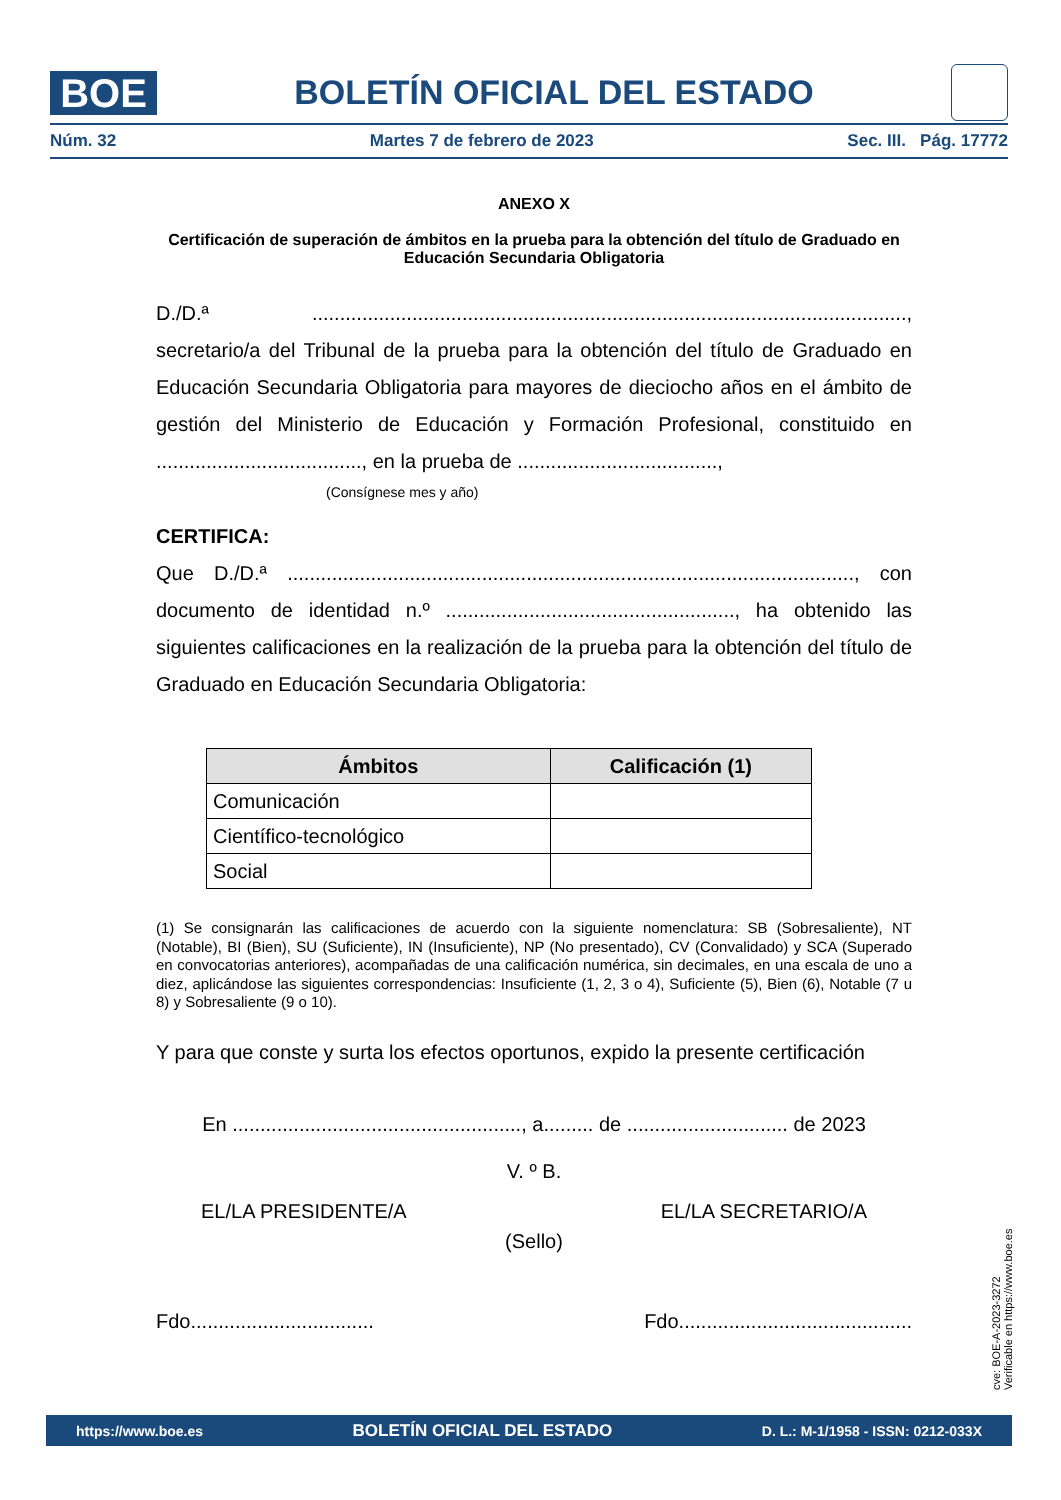BOE
BOLETÍN OFICIAL DEL ESTADO
Núm. 32 Martes 7 de febrero de 2023 Sec. III. Pág. 17772
ANEXO X
Certificación de superación de ámbitos en la prueba para la obtención del título de Graduado en Educación Secundaria Obligatoria
D./D.ª ..........................................................................................................., secretario/a del Tribunal de la prueba para la obtención del título de Graduado en Educación Secundaria Obligatoria para mayores de dieciocho años en el ámbito de gestión del Ministerio de Educación y Formación Profesional, constituido en ....................................., en la prueba de ....................................,
(Consígnese mes y año)
CERTIFICA:
Que D./D.ª ......................................................................................................, con documento de identidad n.º ...................................................., ha obtenido las siguientes calificaciones en la realización de la prueba para la obtención del título de Graduado en Educación Secundaria Obligatoria:
| Ámbitos | Calificación (1) |
| --- | --- |
| Comunicación | |
| Científico-tecnológico | |
| Social | |
(1) Se consignarán las calificaciones de acuerdo con la siguiente nomenclatura: SB (Sobresaliente), NT (Notable), BI (Bien), SU (Suficiente), IN (Insuficiente), NP (No presentado), CV (Convalidado) y SCA (Superado en convocatorias anteriores), acompañadas de una calificación numérica, sin decimales, en una escala de uno a diez, aplicándose las siguientes correspondencias: Insuficiente (1, 2, 3 o 4), Suficiente (5), Bien (6), Notable (7 u 8) y Sobresaliente (9 o 10).
Y para que conste y surta los efectos oportunos, expido la presente certificación
En ...................................................., a......... de ............................. de 2023
V. º B.
EL/LA PRESIDENTE/A EL/LA SECRETARIO/A
(Sello)
Fdo................................. Fdo..........................................
cve: BOE-A-2023-3272
Verificable en https://www.boe.es
https://www.boe.es BOLETÍN OFICIAL DEL ESTADO D. L.: M-1/1958 - ISSN: 0212-033X